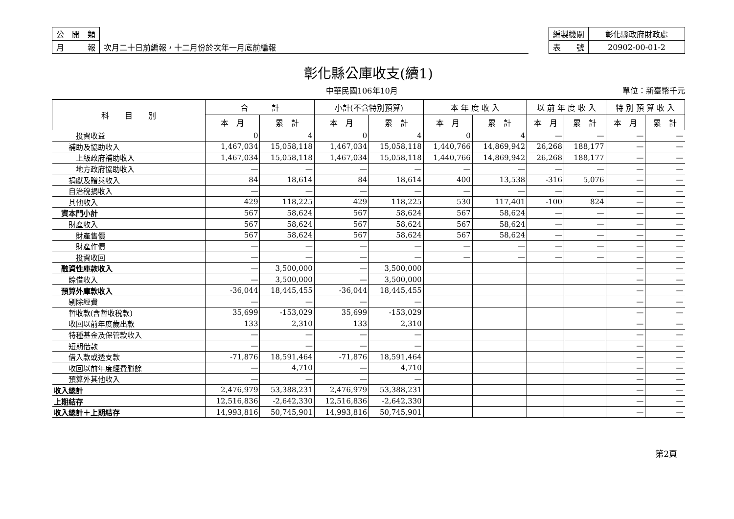| 公 開 類 | |
| 月 報 | 次月二十日前編報，十二月份於次年一月底前編報 |
| 編製機關 | 彰化縣政府財政處 |
| 表 號 | 20902-00-01-2 |
彰化縣公庫收支(續1)
中華民國106年10月 單位：新臺幣千元
| 科 目 別 | 合 計 | | 小計(不含特別預算) | | 本 年 度 收 入 | | 以 前 年 度 收 入 | | 特 別 預 算 收 入 | |
| --- | --- | --- | --- | --- | --- | --- | --- | --- | --- | --- |
| | 本 月 | 累 計 | 本 月 | 累 計 | 本 月 | 累 計 | 本 月 | 累 計 | 本 月 | 累 計 |
| 投資收益 | 0 | 4 | 0 | 4 | 0 | 4 | — | — | — | — |
| 補助及協助收入 | 1,467,034 | 15,058,118 | 1,467,034 | 15,058,118 | 1,440,766 | 14,869,942 | 26,268 | 188,177 | — | — |
| 上級政府補助收入 | 1,467,034 | 15,058,118 | 1,467,034 | 15,058,118 | 1,440,766 | 14,869,942 | 26,268 | 188,177 | — | — |
| 地方政府協助收入 | — | — | — | — | — | — | — | — | — | — |
| 捐獻及贈與收入 | 84 | 18,614 | 84 | 18,614 | 400 | 13,538 | -316 | 5,076 | — | — |
| 自治稅捐收入 | — | — | — | — | — | — | — | — | — | — |
| 其他收入 | 429 | 118,225 | 429 | 118,225 | 530 | 117,401 | -100 | 824 | — | — |
| 資本門小計 | 567 | 58,624 | 567 | 58,624 | 567 | 58,624 | — | — | — | — |
| 財產收入 | 567 | 58,624 | 567 | 58,624 | 567 | 58,624 | — | — | — | — |
| 財產售價 | 567 | 58,624 | 567 | 58,624 | 567 | 58,624 | — | — | — | — |
| 財產作價 | — | — | — | — | — | — | — | — | — | — |
| 投資收回 | — | — | — | — | — | — | — | — | — | — |
| 融資性庫款收入 | — | 3,500,000 | — | 3,500,000 | | | | | — | — |
| 賒借收入 | — | 3,500,000 | — | 3,500,000 | | | | | — | — |
| 預算外庫款收入 | -36,044 | 18,445,455 | -36,044 | 18,445,455 | | | | | — | — |
| 剔除經費 | — | — | — | — | | | | | — | — |
| 暫收款(含暫收稅款) | 35,699 | -153,029 | 35,699 | -153,029 | | | | | — | — |
| 收回以前年度歲出款 | 133 | 2,310 | 133 | 2,310 | | | | | — | — |
| 特種基金及保管款收入 | — | — | — | — | | | | | — | — |
| 短期借款 | — | — | — | — | | | | | — | — |
| 借入款或透支款 | -71,876 | 18,591,464 | -71,876 | 18,591,464 | | | | | — | — |
| 收回以前年度經費賸餘 | — | 4,710 | — | 4,710 | | | | | — | — |
| 預算外其他收入 | — | — | — | — | | | | | — | — |
| 收入總計 | 2,476,979 | 53,388,231 | 2,476,979 | 53,388,231 | | | | | — | — |
| 上期結存 | 12,516,836 | -2,642,330 | 12,516,836 | -2,642,330 | | | | | — | — |
| 收入總計＋上期結存 | 14,993,816 | 50,745,901 | 14,993,816 | 50,745,901 | | | | | — | — |
第2頁